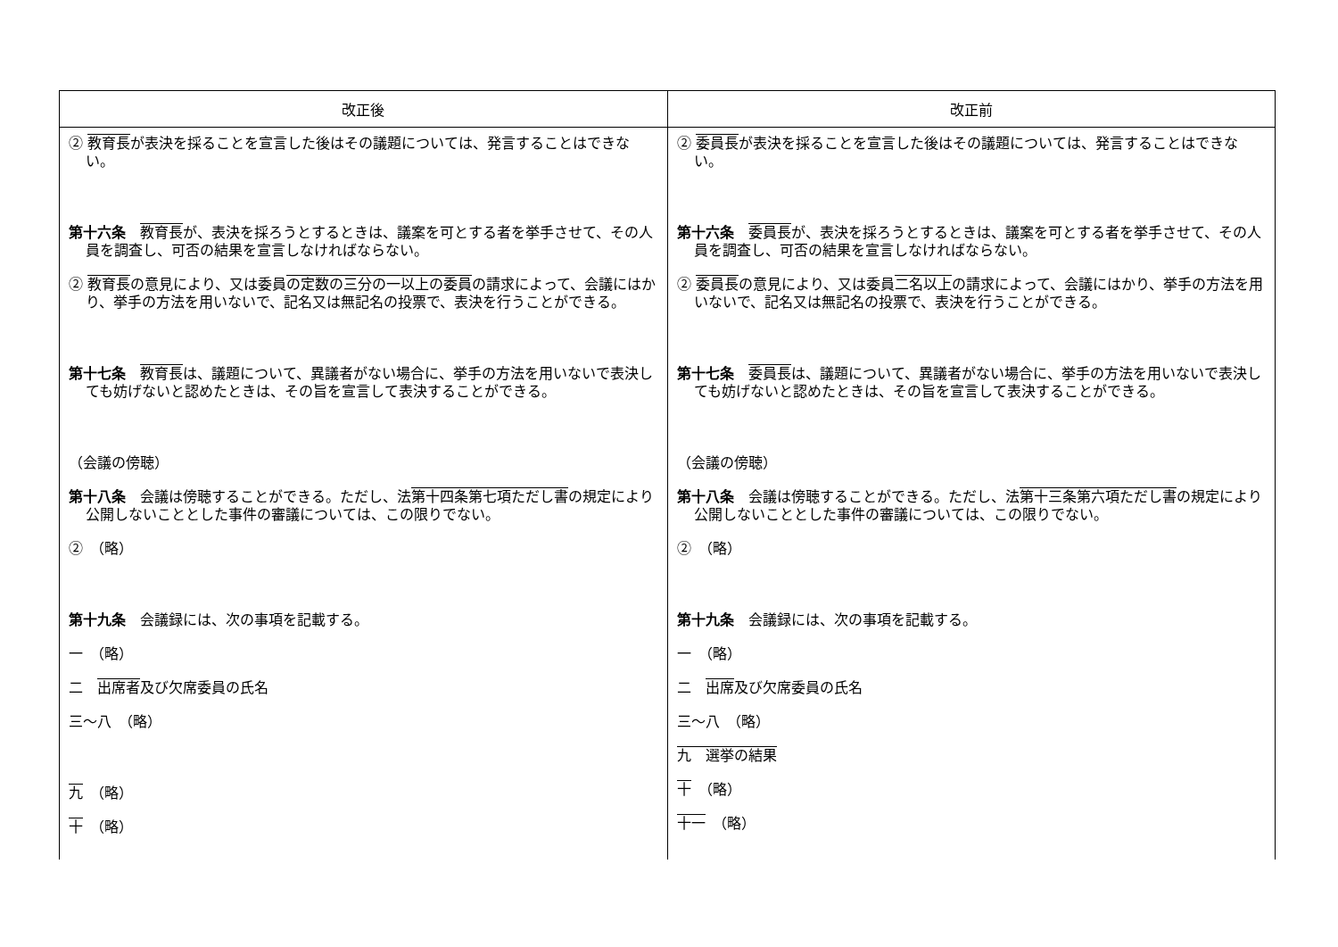| 改正後 | 改正前 |
| --- | --- |
| ② 教育長 が表決を採ることを宣言した後はその議題については、発言することはできない。 第十六条 教育長 が、表決を採ろうとするときは、議案を可とする者を挙手させて、その人員を調査し、可否の結果を宣言しなければならない。 ② 教育長 の意見により、又は委員 の定数の三分の一以上の委員 の請求によって、会議にはかり、挙手の方法を用いないで、記名又は無記名の投票で、表決を行うことができる。 第十七条 教育長 は、議題について、異議者がない場合に、挙手の方法を用いないで表決しても妨げないと認めたときは、その旨を宣言して表決することができる。 （会議の傍聴） 第十八条 会議は傍聴することができる。ただし、法 第十四条第七項ただし書 の規定により公開しないこととした事件の審議については、この限りでない。 ② （略） 第十九条 会議録には、次の事項を記載する。 一 （略） 二 出席者 及び欠席委員の氏名 三～八 （略） 九 （略） 十 （略） | ② 委員長 が表決を採ることを宣言した後はその議題については、発言することはできない。 第十六条 委員長 が、表決を採ろうとするときは、議案を可とする者を挙手させて、その人員を調査し、可否の結果を宣言しなければならない。 ② 委員長 の意見により、又は委員 二名以上 の請求によって、会議にはかり、挙手の方法を用いないで、記名又は無記名の投票で、表決を行うことができる。 第十七条 委員長 は、議題について、異議者がない場合に、挙手の方法を用いないで表決しても妨げないと認めたときは、その旨を宣言して表決することができる。 （会議の傍聴） 第十八条 会議は傍聴することができる。ただし、法 第十三条第六項ただし書 の規定により公開しないこととした事件の審議については、この限りでない。 ② （略） 第十九条 会議録には、次の事項を記載する。 一 （略） 二 出席 及び欠席委員の氏名 三～八 （略） 九 選挙の結果 十 （略） 十一 （略） |